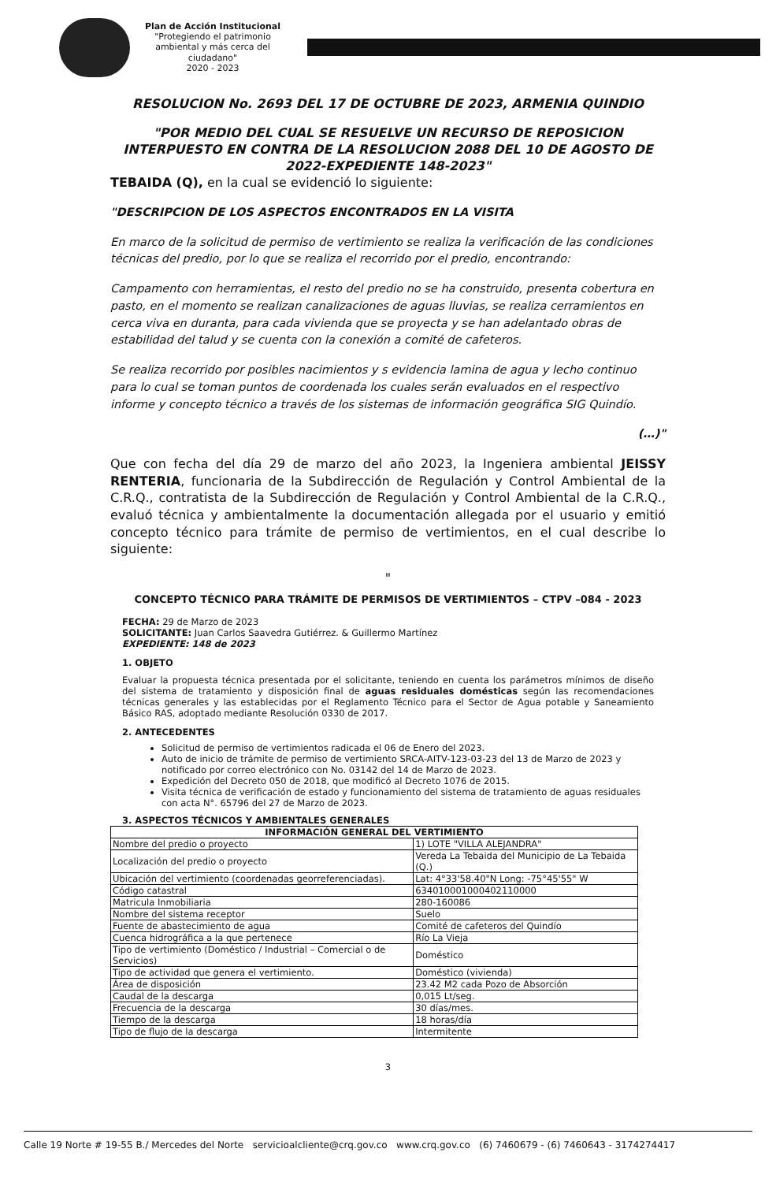Plan de Acción Institucional
"Protegiendo el patrimonio ambiental y más cerca del ciudadano"
2020 - 2023
RESOLUCION No. 2693 DEL 17 DE OCTUBRE DE 2023, ARMENIA QUINDIO
"POR MEDIO DEL CUAL SE RESUELVE UN RECURSO DE REPOSICION INTERPUESTO EN CONTRA DE LA RESOLUCION 2088 DEL 10 DE AGOSTO DE 2022-EXPEDIENTE 148-2023"
TEBAIDA (Q), en la cual se evidenció lo siguiente:
"DESCRIPCION DE LOS ASPECTOS ENCONTRADOS EN LA VISITA
En marco de la solicitud de permiso de vertimiento se realiza la verificación de las condiciones técnicas del predio, por lo que se realiza el recorrido por el predio, encontrando:
Campamento con herramientas, el resto del predio no se ha construido, presenta cobertura en pasto, en el momento se realizan canalizaciones de aguas lluvias, se realiza cerramientos en cerca viva en duranta, para cada vivienda que se proyecta y se han adelantado obras de estabilidad del talud y se cuenta con la conexión a comité de cafeteros.
Se realiza recorrido por posibles nacimientos y s evidencia lamina de agua y lecho continuo para lo cual se toman puntos de coordenada los cuales serán evaluados en el respectivo informe y concepto técnico a través de los sistemas de información geográfica SIG Quindío.
(…)"
Que con fecha del día 29 de marzo del año 2023, la Ingeniera ambiental JEISSY RENTERIA, funcionaria de la Subdirección de Regulación y Control Ambiental de la C.R.Q., contratista de la Subdirección de Regulación y Control Ambiental de la C.R.Q., evaluó técnica y ambientalmente la documentación allegada por el usuario y emitió concepto técnico para trámite de permiso de vertimientos, en el cual describe lo siguiente:
"
CONCEPTO TÉCNICO PARA TRÁMITE DE PERMISOS DE VERTIMIENTOS – CTPV –084 - 2023
FECHA: 29 de Marzo de 2023
SOLICITANTE: Juan Carlos Saavedra Gutiérrez. & Guillermo Martínez
EXPEDIENTE: 148 de 2023
1. OBJETO
Evaluar la propuesta técnica presentada por el solicitante, teniendo en cuenta los parámetros mínimos de diseño del sistema de tratamiento y disposición final de aguas residuales domésticas según las recomendaciones técnicas generales y las establecidas por el Reglamento Técnico para el Sector de Agua potable y Saneamiento Básico RAS, adoptado mediante Resolución 0330 de 2017.
2. ANTECEDENTES
Solicitud de permiso de vertimientos radicada el 06 de Enero del 2023.
Auto de inicio de trámite de permiso de vertimiento SRCA-AITV-123-03-23 del 13 de Marzo de 2023 y notificado por correo electrónico con No. 03142 del 14 de Marzo de 2023.
Expedición del Decreto 050 de 2018, que modificó al Decreto 1076 de 2015.
Visita técnica de verificación de estado y funcionamiento del sistema de tratamiento de aguas residuales con acta N°. 65796 del 27 de Marzo de 2023.
3. ASPECTOS TÉCNICOS Y AMBIENTALES GENERALES
| INFORMACIÓN GENERAL DEL VERTIMIENTO | |
| --- | --- |
| Nombre del predio o proyecto | 1) LOTE "VILLA ALEJANDRA" |
| Localización del predio o proyecto | Vereda La Tebaida del Municipio de La Tebaida (Q.) |
| Ubicación del vertimiento (coordenadas georreferenciadas). | Lat: 4°33'58.40"N Long: -75°45'55" W |
| Código catastral | 634010001000402110000 |
| Matricula Inmobiliaria | 280-160086 |
| Nombre del sistema receptor | Suelo |
| Fuente de abastecimiento de agua | Comité de cafeteros del Quindío |
| Cuenca hidrográfica a la que pertenece | Río La Vieja |
| Tipo de vertimiento (Doméstico / Industrial – Comercial o de Servicios) | Doméstico |
| Tipo de actividad que genera el vertimiento. | Doméstico (vivienda) |
| Área de disposición | 23.42 M2 cada Pozo de Absorción |
| Caudal de la descarga | 0,015 Lt/seg. |
| Frecuencia de la descarga | 30 días/mes. |
| Tiempo de la descarga | 18 horas/día |
| Tipo de flujo de la descarga | Intermitente |
3
Calle 19 Norte # 19-55 B./ Mercedes del Norte servicioalcliente@crq.gov.co www.crq.gov.co (6) 7460679 - (6) 7460643 - 3174274417